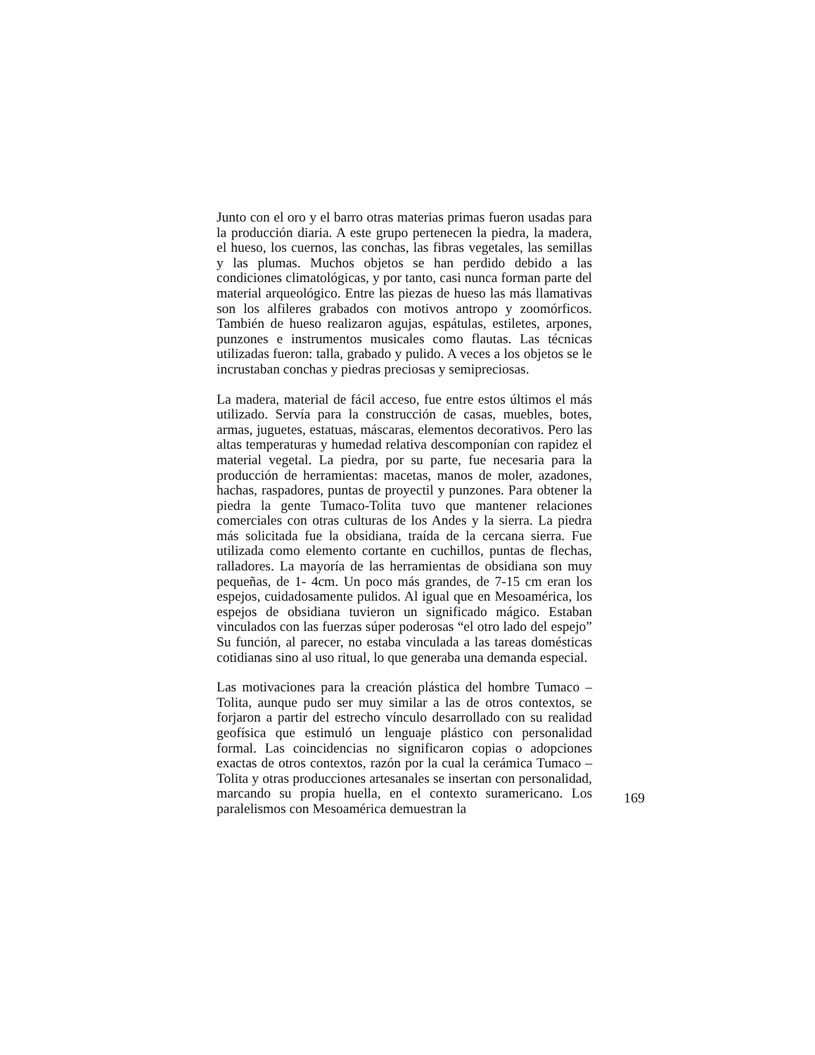Junto con el oro y el barro otras materias primas fueron usadas para la producción diaria. A este grupo pertenecen la piedra, la madera, el hueso, los cuernos, las conchas, las fibras vegetales, las semillas y las plumas. Muchos objetos se han perdido debido a las condiciones climatológicas, y por tanto, casi nunca forman parte del material arqueológico. Entre las piezas de hueso las más llamativas son los alfileres grabados con motivos antropo y zoomórficos. También de hueso realizaron agujas, espátulas, estiletes, arpones, punzones e instrumentos musicales como flautas. Las técnicas utilizadas fueron: talla, grabado y pulido. A veces a los objetos se le incrustaban conchas y piedras preciosas y semipreciosas.
La madera, material de fácil acceso, fue entre estos últimos el más utilizado. Servía para la construcción de casas, muebles, botes, armas, juguetes, estatuas, máscaras, elementos decorativos. Pero las altas temperaturas y humedad relativa descomponían con rapidez el material vegetal. La piedra, por su parte, fue necesaria para la producción de herramientas: macetas, manos de moler, azadones, hachas, raspadores, puntas de proyectil y punzones. Para obtener la piedra la gente Tumaco-Tolita tuvo que mantener relaciones comerciales con otras culturas de los Andes y la sierra. La piedra más solicitada fue la obsidiana, traída de la cercana sierra. Fue utilizada como elemento cortante en cuchillos, puntas de flechas, ralladores. La mayoría de las herramientas de obsidiana son muy pequeñas, de 1- 4cm. Un poco más grandes, de 7-15 cm eran los espejos, cuidadosamente pulidos. Al igual que en Mesoamérica, los espejos de obsidiana tuvieron un significado mágico. Estaban vinculados con las fuerzas súper poderosas “el otro lado del espejo” Su función, al parecer, no estaba vinculada a las tareas domésticas cotidianas sino al uso ritual, lo que generaba una demanda especial.
Las motivaciones para la creación plástica del hombre Tumaco – Tolita, aunque pudo ser muy similar a las de otros contextos, se forjaron a partir del estrecho vínculo desarrollado con su realidad geofísica que estimuló un lenguaje plástico con personalidad formal. Las coincidencias no significaron copias o adopciones exactas de otros contextos, razón por la cual la cerámica Tumaco – Tolita y otras producciones artesanales se insertan con personalidad, marcando su propia huella, en el contexto suramericano. Los paralelismos con Mesoamérica demuestran la
169